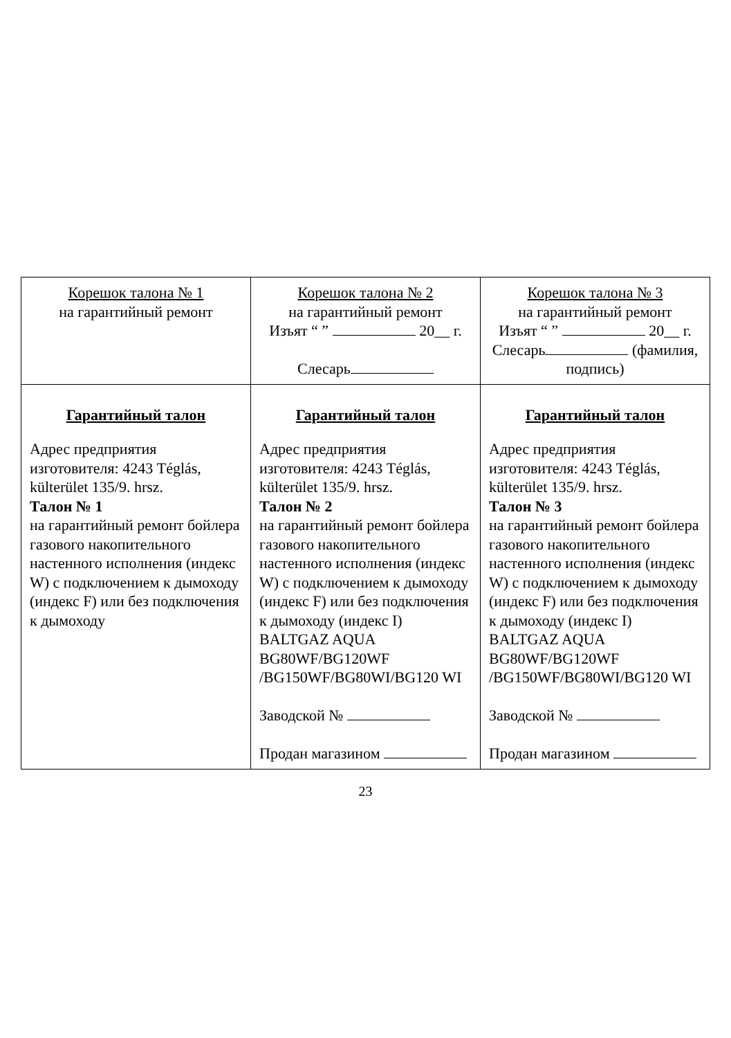| Корешок талона № 1 на гарантийный ремонт | Корешок талона № 2 на гарантийный ремонт Изъят “ ” 20__ г. Слесарь | Корешок талона № 3 на гарантийный ремонт Изъят “ ” 20__ г. Слесарь (фамилия, подпись) |
| Гарантийный талон Адрес предприятия изготовителя: 4243 Téglás, külterület 135/9. hrsz. Талон № 1 на гарантийный ремонт бойлера газового накопительного настенного исполнения (индекс W) с подключением к дымоходу (индекс F) или без подключения к дымоходу | Гарантийный талон Адрес предприятия изготовителя: 4243 Téglás, külterület 135/9. hrsz. Талон № 2 на гарантийный ремонт бойлера газового накопительного настенного исполнения (индекс W) с подключением к дымоходу (индекс F) или без подключения к дымоходу (индекс I) BALTGAZ AQUA BG80WF/BG120WF /BG150WF/BG80WI/BG120 WI Заводской № Продан магазином | Гарантийный талон Адрес предприятия изготовителя: 4243 Téglás, külterület 135/9. hrsz. Талон № 3 на гарантийный ремонт бойлера газового накопительного настенного исполнения (индекс W) с подключением к дымоходу (индекс F) или без подключения к дымоходу (индекс I) BALTGAZ AQUA BG80WF/BG120WF /BG150WF/BG80WI/BG120 WI Заводской № Продан магазином |
23